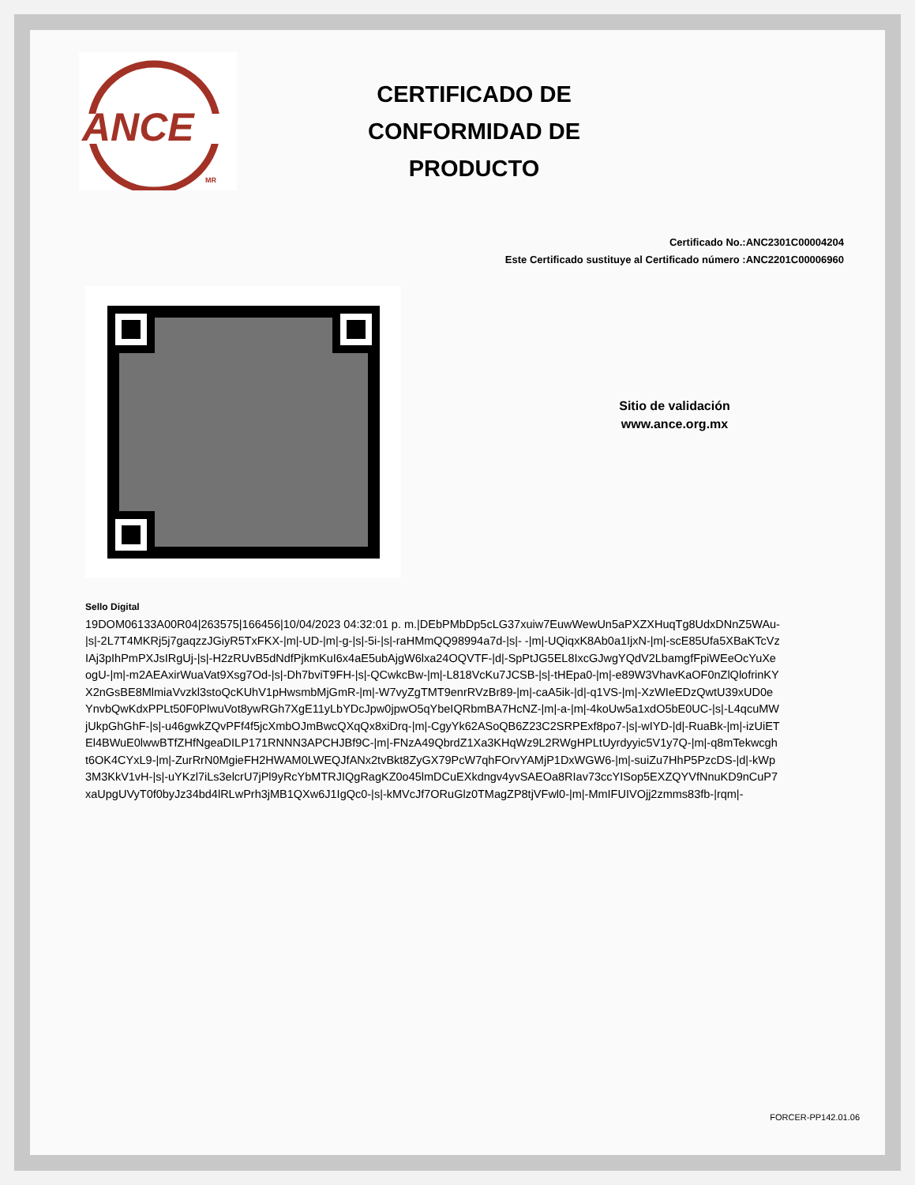ANCE
MR
CERTIFICADO DE
CONFORMIDAD DE
PRODUCTO
Certificado No.:ANC2301C00004204
Este Certificado sustituye al Certificado número :ANC2201C00006960
Sitio de validación
www.ance.org.mx
Sello Digital
19DOM06133A00R04|263575|166456|10/04/2023 04:32:01 p. m.|DEbPMbDp5cLG37xuiw7EuwWewUn5aPXZXHuqTg8UdxDNnZ5WAu-|s|-2L7T4MKRj5j7gaqzzJGiyR5TxFKX-|m|-UD-|m|-g-|s|-5i-|s|-raHMmQQ98994a7d-|s|- -|m|-UQiqxK8Ab0a1IjxN-|m|-scE85Ufa5XBaKTcVzIAj3pIhPmPXJsIRgUj-|s|-H2zRUvB5dNdfPjkmKuI6x4aE5ubAjgW6lxa24OQVTF-|d|-SpPtJG5EL8IxcGJwgYQdV2LbamgfFpiWEeOcYuXeogU-|m|-m2AEAxirWuaVat9Xsg7Od-|s|-Dh7bviT9FH-|s|-QCwkcBw-|m|-L818VcKu7JCSB-|s|-tHEpa0-|m|-e89W3VhavKaOF0nZlQlofrinKYX2nGsBE8MlmiaVvzkl3stoQcKUhV1pHwsmbMjGmR-|m|-W7vyZgTMT9enrRVzBr89-|m|-caA5ik-|d|-q1VS-|m|-XzWIeEDzQwtU39xUD0eYnvbQwKdxPPLt50F0PlwuVot8ywRGh7XgE11yLbYDcJpw0jpwO5qYbeIQRbmBA7HcNZ-|m|-a-|m|-4koUw5a1xdO5bE0UC-|s|-L4qcuMWjUkpGhGhF-|s|-u46gwkZQvPFf4f5jcXmbOJmBwcQXqQx8xiDrq-|m|-CgyYk62ASoQB6Z23C2SRPExf8po7-|s|-wIYD-|d|-RuaBk-|m|-izUiETEl4BWuE0lwwBTfZHfNgeaDILP171RNNN3APCHJBf9C-|m|-FNzA49QbrdZ1Xa3KHqWz9L2RWgHPLtUyrdyyic5V1y7Q-|m|-q8mTekwcght6OK4CYxL9-|m|-ZurRrN0MgieFH2HWAM0LWEQJfANx2tvBkt8ZyGX79PcW7qhFOrvYAMjP1DxWGW6-|m|-suiZu7HhP5PzcDS-|d|-kWp3M3KkV1vH-|s|-uYKzl7iLs3elcrU7jPl9yRcYbMTRJIQgRagKZ0o45lmDCuEXkdngv4yvSAEOa8RIav73ccYISop5EXZQYVfNnuKD9nCuP7xaUpgUVyT0f0byJz34bd4lRLwPrh3jMB1QXw6J1IgQc0-|s|-kMVcJf7ORuGlz0TMagZP8tjVFwl0-|m|-MmIFUIVOjj2zmms83fb-|rqm|-
FORCER-PP142.01.06